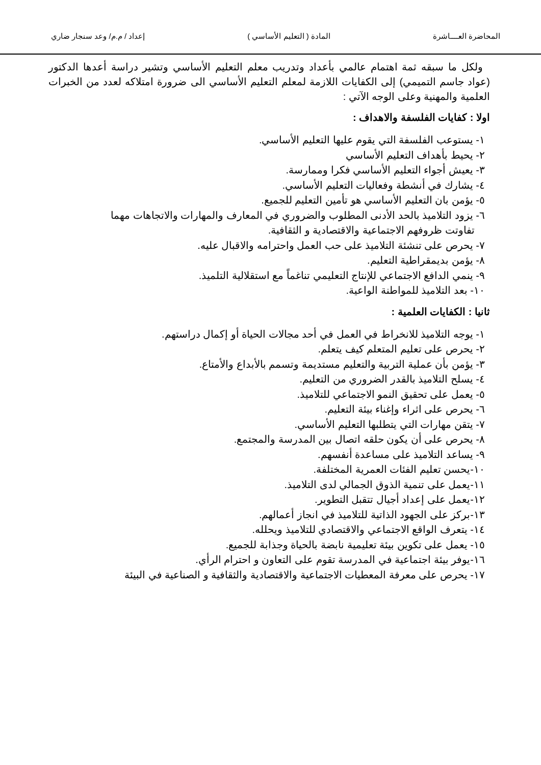المحاضرة العــــاشرة المادة ( التعليم الأساسي ) إعداد / م.م/ وعد سنجار ضاري
ولكل ما سبقه ثمة اهتمام عالمي بأعداد وتدريب معلم التعليم الأساسي وتشير دراسة أعدها الدكتور (عواد جاسم التميمي) إلى الكفايات اللازمة لمعلم التعليم الأساسي الى ضرورة امتلاكه لعدد من الخبرات العلمية والمهنية وعلى الوجه الآتي :
اولا : كفايات الفلسفة والاهداف :
١- يستوعب الفلسفة التي يقوم عليها التعليم الأساسي.
٢- يحيط بأهداف التعليم الأساسي
٣- يعيش أجواء التعليم الأساسي فكرا وممارسة.
٤- يشارك في أنشطة وفعاليات التعليم الأساسي.
٥- يؤمن بان التعليم الأساسي هو تأمين التعليم للجميع.
٦- يزود التلاميذ بالحد الأدنى المطلوب والضروري في المعارف والمهارات والاتجاهات مهما
تفاوتت ظروفهم الاجتماعية والاقتصادية و الثقافية.
٧- يحرص على تنشئة التلاميذ على حب العمل واحترامه والاقبال عليه.
٨- يؤمن بديمقراطية التعليم.
٩- ينمي الدافع الاجتماعي للإنتاج التعليمي تناغماً مع استقلالية التلميذ.
١٠- بعد التلاميذ للمواطنة الواعية.
ثانيا : الكفايات العلمية :
١- يوجه التلاميذ للانخراط في العمل في أحد مجالات الحياة أو إكمال دراستهم.
٢- يحرص على تعليم المتعلم كيف يتعلم.
٣- يؤمن بأن عملية التربية والتعليم مستديمة وتسمم بالأبداع والأمتاع.
٤- يسلح التلاميذ بالقدر الضروري من التعليم.
٥- يعمل على تحقيق النمو الاجتماعي للتلاميذ.
٦- يحرص على اثراء وإغناء بيئة التعليم.
٧- يتقن مهارات التي يتطلبها التعليم الأساسي.
٨- يحرص على أن يكون حلقه اتصال بين المدرسة والمجتمع.
٩- يساعد التلاميذ على مساعدة أنفسهم.
١٠-يحسن تعليم الفئات العمرية المختلفة.
١١-يعمل على تنمية الذوق الجمالي لدى التلاميذ.
١٢-يعمل على إعداد أجيال تتقبل التطوير.
١٣-بركز على الجهود الذاتية للتلاميذ في انجاز أعمالهم.
١٤- يتعرف الواقع الاجتماعي والاقتصادي للتلاميذ ويحلله.
١٥- يعمل على تكوين بيئة تعليمية نابضة بالحياة وجذابة للجميع.
١٦-يوفر بيئة اجتماعية في المدرسة تقوم على التعاون و احترام الرأي.
١٧- يحرص على معرفة المعطيات الاجتماعية والاقتصادية والثقافية و الصناعية في البيئة